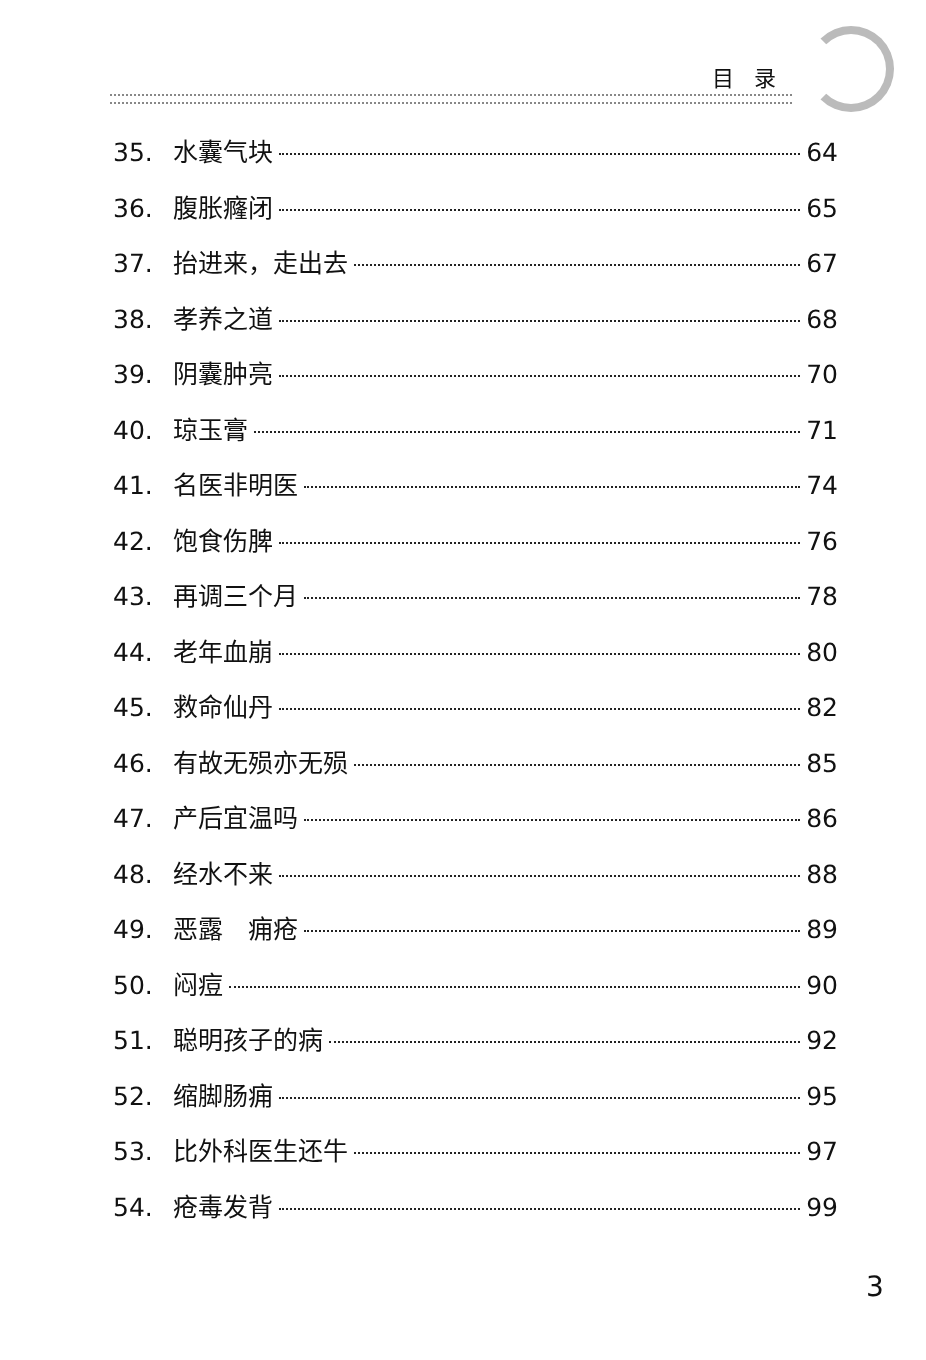目录
35. 水囊气块 64
36. 腹胀癃闭 65
37. 抬进来，走出去 67
38. 孝养之道 68
39. 阴囊肿亮 70
40. 琼玉膏 71
41. 名医非明医 74
42. 饱食伤脾 76
43. 再调三个月 78
44. 老年血崩 80
45. 救命仙丹 82
46. 有故无殒亦无殒 85
47. 产后宜温吗 86
48. 经水不来 88
49. 恶露　痈疮 89
50. 闷痘 90
51. 聪明孩子的病 92
52. 缩脚肠痈 95
53. 比外科医生还牛 97
54. 疮毒发背 99
3